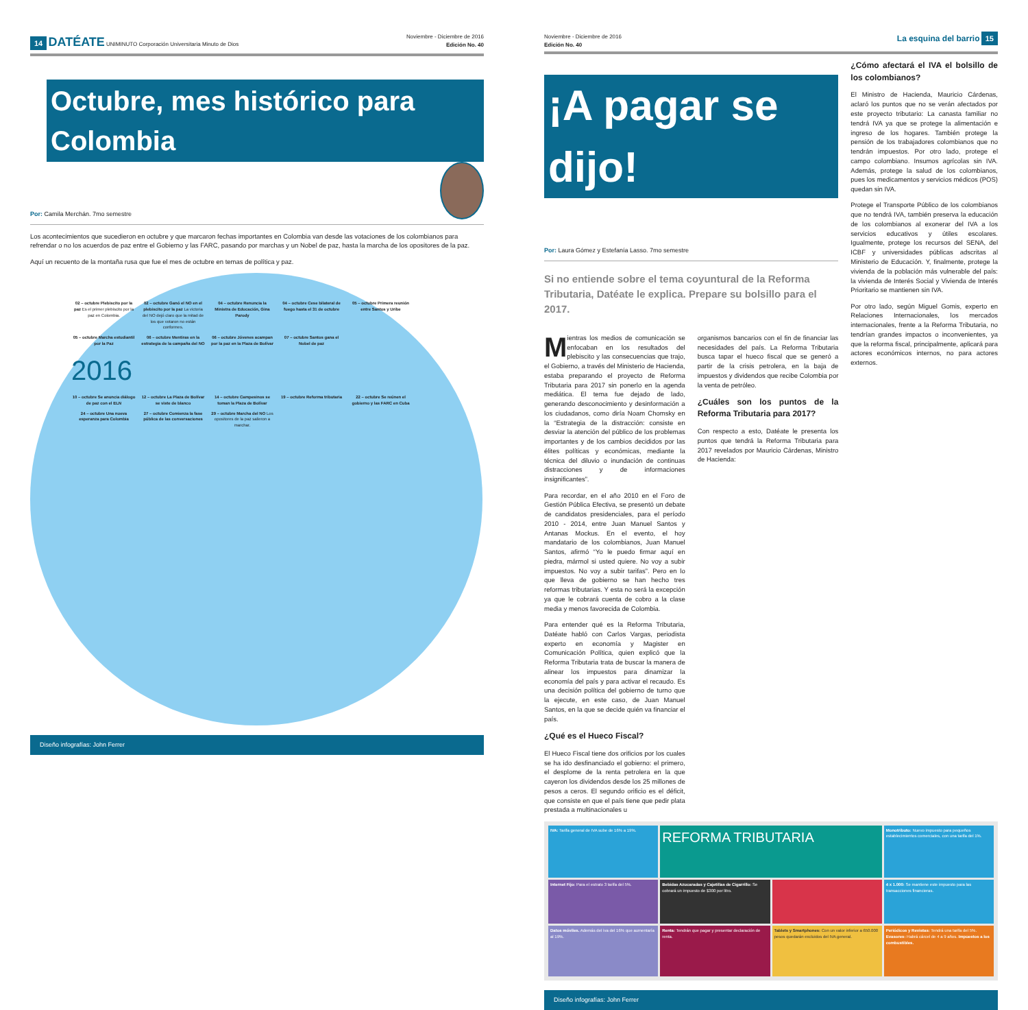14 DATÉATE UNIMINUTO Corporación Universitaria Minuto de Dios
Noviembre - Diciembre de 2016
Edición No. 40
Octubre, mes histórico para Colombia
Por: Camila Merchán. 7mo semestre
Los acontecimientos que sucedieron en octubre y que marcaron fechas importantes en Colombia van desde las votaciones de los colombianos para refrendar o no los acuerdos de paz entre el Gobierno y las FARC, pasando por marchas y un Nobel de paz, hasta la marcha de los opositores de la paz.
Aquí un recuento de la montaña rusa que fue el mes de octubre en temas de política y paz.
02 – octubre Plebiscito por la paz Es el primer plebiscito por la paz en Colombia.
02 – octubre Ganó el NO en el plebiscito por la paz La victoria del NO dejó claro que la mitad de los que votaron no están conformes.
04 – octubre Renuncia la Ministra de Educación, Gina Parody
04 – octubre Cese bilateral de fuego hasta el 31 de octubre
05 – octubre Primera reunión entre Santos y Uribe
05 – octubre Marcha estudiantil por la Paz
06 – octubre Mentiras en la estrategia de la campaña del NO
06 – octubre Jóvenes acampan por la paz en la Plaza de Bolívar
07 – octubre Santos gana el Nobel de paz
2016
10 – octubre Se anuncia diálogo de paz con el ELN
12 – octubre La Plaza de Bolívar se viste de blanco
14 – octubre Campesinos se toman la Plaza de Bolívar
19 – octubre Reforma tributaria
22 – octubre Se reúnen el gobierno y las FARC en Cuba
24 – octubre Una nueva esperanza para Colombia
27 – octubre Comienza la fase pública de las conversaciones
29 – octubre Marcha del NO Los opositores de la paz salieron a marchar.
Diseño infografías: John Ferrer
Noviembre - Diciembre de 2016
Edición No. 40
La esquina del barrio 15
¡A pagar se dijo!
Por: Laura Gómez y Estefanía Lasso. 7mo semestre
Si no entiende sobre el tema coyuntural de la Reforma Tributaria, Datéate le explica. Prepare su bolsillo para el 2017.
Mientras los medios de comunicación se enfocaban en los resultados del plebiscito y las consecuencias que trajo, el Gobierno, a través del Ministerio de Hacienda, estaba preparando el proyecto de Reforma Tributaria para 2017 sin ponerlo en la agenda mediática. El tema fue dejado de lado, generando desconocimiento y desinformación a los ciudadanos, como diría Noam Chomsky en la “Estrategia de la distracción: consiste en desviar la atención del público de los problemas importantes y de los cambios decididos por las élites políticas y económicas, mediante la técnica del diluvio o inundación de continuas distracciones y de informaciones insignificantes”.
Para recordar, en el año 2010 en el Foro de Gestión Pública Efectiva, se presentó un debate de candidatos presidenciales, para el período 2010 - 2014, entre Juan Manuel Santos y Antanas Mockus. En el evento, el hoy mandatario de los colombianos, Juan Manuel Santos, afirmó “Yo le puedo firmar aquí en piedra, mármol si usted quiere. No voy a subir impuestos. No voy a subir tarifas”. Pero en lo que lleva de gobierno se han hecho tres reformas tributarias. Y esta no será la excepción ya que le cobrará cuenta de cobro a la clase media y menos favorecida de Colombia.
Para entender qué es la Reforma Tributaria, Datéate habló con Carlos Vargas, periodista experto en economía y Magister en Comunicación Política, quien explicó que la Reforma Tributaria trata de buscar la manera de alinear los impuestos para dinamizar la economía del país y para activar el recaudo. Es una decisión política del gobierno de turno que la ejecute, en este caso, de Juan Manuel Santos, en la que se decide quién va financiar el país.
¿Qué es el Hueco Fiscal?
El Hueco Fiscal tiene dos orificios por los cuales se ha ido desfinanciado el gobierno: el primero, el desplome de la renta petrolera en la que cayeron los dividendos desde los 25 millones de pesos a ceros. El segundo orificio es el déficit, que consiste en que el país tiene que pedir plata prestada a multinacionales u
organismos bancarios con el fin de financiar las necesidades del país. La Reforma Tributaria busca tapar el hueco fiscal que se generó a partir de la crisis petrolera, en la baja de impuestos y dividendos que recibe Colombia por la venta de petróleo.
¿Cuáles son los puntos de la Reforma Tributaria para 2017?
Con respecto a esto, Datéate le presenta los puntos que tendrá la Reforma Tributaria para 2017 revelados por Mauricio Cárdenas, Ministro de Hacienda:
¿Cómo afectará el IVA el bolsillo de los colombianos?
El Ministro de Hacienda, Mauricio Cárdenas, aclaró los puntos que no se verán afectados por este proyecto tributario: La canasta familiar no tendrá IVA ya que se protege la alimentación e ingreso de los hogares. También protege la pensión de los trabajadores colombianos que no tendrán impuestos. Por otro lado, protege el campo colombiano. Insumos agrícolas sin IVA. Además, protege la salud de los colombianos, pues los medicamentos y servicios médicos (POS) quedan sin IVA.
Protege el Transporte Público de los colombianos que no tendrá IVA, también preserva la educación de los colombianos al exonerar del IVA a los servicios educativos y útiles escolares. Igualmente, protege los recursos del SENA, del ICBF y universidades públicas adscritas al Ministerio de Educación. Y, finalmente, protege la vivienda de la población más vulnerable del país: la vivienda de Interés Social y Vivienda de Interés Prioritario se mantienen sin IVA.
Por otro lado, según Miguel Gomis, experto en Relaciones Internacionales, los mercados internacionales, frente a la Reforma Tributaria, no tendrían grandes impactos o inconvenientes, ya que la reforma fiscal, principalmente, aplicará para actores económicos internos, no para actores externos.
IVA: Tarifa general de IVA sube de 16% a 19%.
REFORMA TRIBUTARIA
Monotributo: Nuevo impuesto para pequeños establecimientos comerciales, con una tarifa del 1%.
Internet Fijo: Para el estrato 3 tarifa del 5%.
Bebidas Azucaradas y Cajetillas de Cigarrillo: Se cobrará un impuesto de $300 por litro.
4 x 1.000: Se mantiene este impuesto para las transacciones financieras.
Datos móviles. Además del iva del 16% que aumentaría al 19%.
Renta: Tendrán que pagar y presentar declaración de renta.
Tablets y Smartphones: Con un valor inferior a 650.000 pesos quedarán excluidos del IVA general.
Periódicos y Revistas: Tendrá una tarifa del 5%. Evasores: Habrá cárcel de 4 a 9 años. Impuestos a los combustibles.
Diseño infografías: John Ferrer